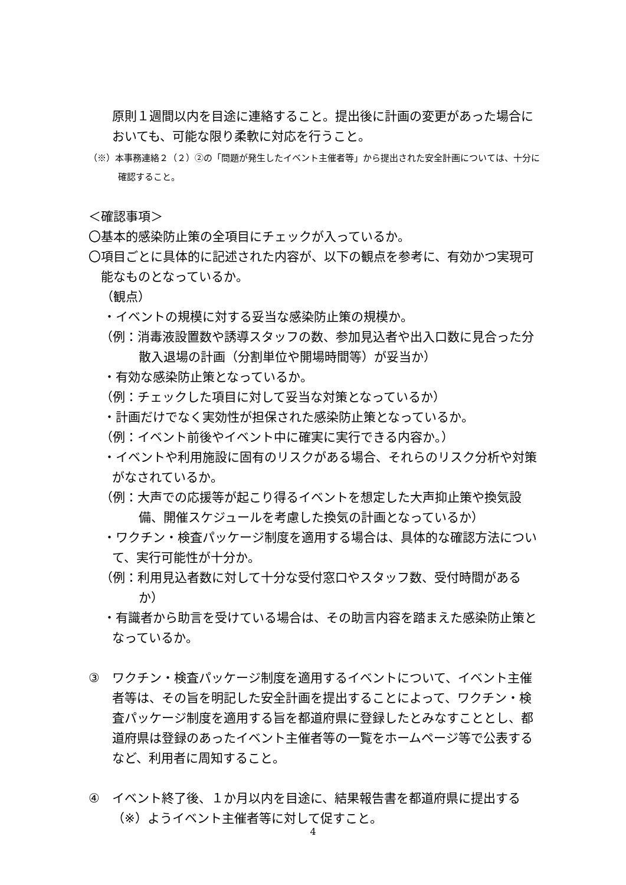原則１週間以内を目途に連絡すること。提出後に計画の変更があった場合においても、可能な限り柔軟に対応を行うこと。
（※）本事務連絡２（２）②の「問題が発生したイベント主催者等」から提出された安全計画については、十分に確認すること。
＜確認事項＞
〇基本的感染防止策の全項目にチェックが入っているか。
〇項目ごとに具体的に記述された内容が、以下の観点を参考に、有効かつ実現可能なものとなっているか。
（観点）
・イベントの規模に対する妥当な感染防止策の規模か。
（例：消毒液設置数や誘導スタッフの数、参加見込者や出入口数に見合った分散入退場の計画（分割単位や開場時間等）が妥当か）
・有効な感染防止策となっているか。
（例：チェックした項目に対して妥当な対策となっているか）
・計画だけでなく実効性が担保された感染防止策となっているか。
（例：イベント前後やイベント中に確実に実行できる内容か。）
・イベントや利用施設に固有のリスクがある場合、それらのリスク分析や対策がなされているか。
（例：大声での応援等が起こり得るイベントを想定した大声抑止策や換気設備、開催スケジュールを考慮した換気の計画となっているか）
・ワクチン・検査パッケージ制度を適用する場合は、具体的な確認方法について、実行可能性が十分か。
（例：利用見込者数に対して十分な受付窓口やスタッフ数、受付時間があるか）
・有識者から助言を受けている場合は、その助言内容を踏まえた感染防止策となっているか。
③　ワクチン・検査パッケージ制度を適用するイベントについて、イベント主催者等は、その旨を明記した安全計画を提出することによって、ワクチン・検査パッケージ制度を適用する旨を都道府県に登録したとみなすこととし、都道府県は登録のあったイベント主催者等の一覧をホームページ等で公表するなど、利用者に周知すること。
④　イベント終了後、１か月以内を目途に、結果報告書を都道府県に提出する（※）ようイベント主催者等に対して促すこと。
4